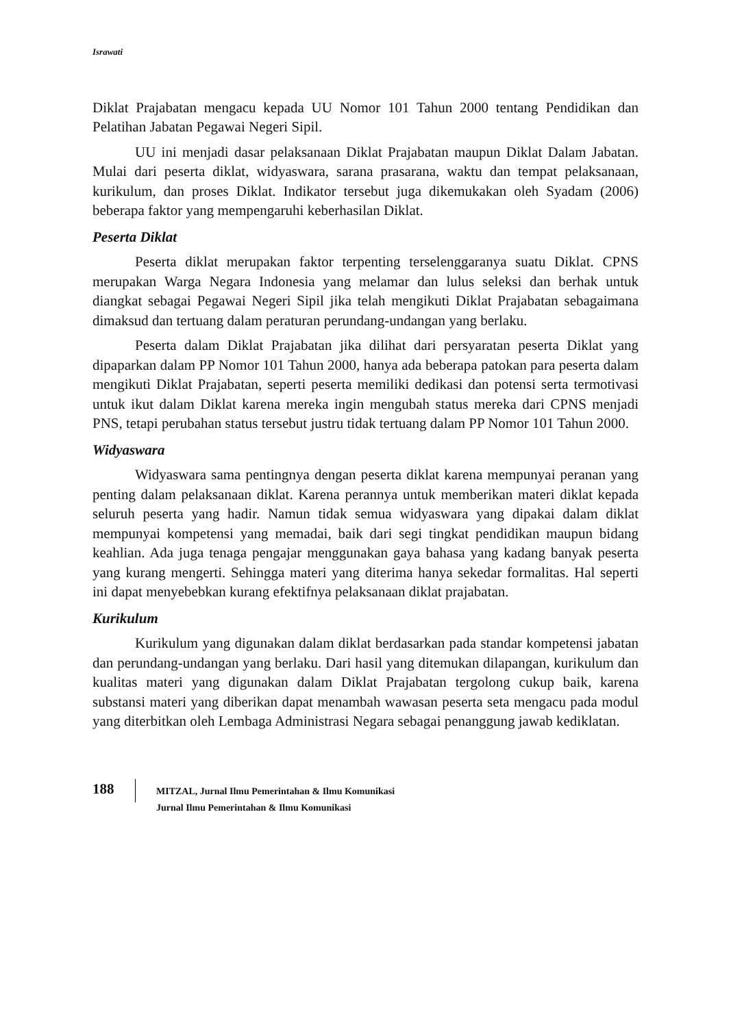Israwati
Diklat Prajabatan mengacu kepada UU Nomor 101 Tahun 2000 tentang Pendidikan dan Pelatihan Jabatan Pegawai Negeri Sipil.
UU ini menjadi dasar pelaksanaan Diklat Prajabatan maupun Diklat Dalam Jabatan. Mulai dari peserta diklat, widyaswara, sarana prasarana, waktu dan tempat pelaksanaan, kurikulum, dan proses Diklat. Indikator tersebut juga dikemukakan oleh Syadam (2006) beberapa faktor yang mempengaruhi keberhasilan Diklat.
Peserta Diklat
Peserta diklat merupakan faktor terpenting terselenggaranya suatu Diklat. CPNS merupakan Warga Negara Indonesia yang melamar dan lulus seleksi dan berhak untuk diangkat sebagai Pegawai Negeri Sipil jika telah mengikuti Diklat Prajabatan sebagaimana dimaksud dan tertuang dalam peraturan perundang-undangan yang berlaku.
Peserta dalam Diklat Prajabatan jika dilihat dari persyaratan peserta Diklat yang dipaparkan dalam PP Nomor 101 Tahun 2000, hanya ada beberapa patokan para peserta dalam mengikuti Diklat Prajabatan, seperti peserta memiliki dedikasi dan potensi serta termotivasi untuk ikut dalam Diklat karena mereka ingin mengubah status mereka dari CPNS menjadi PNS, tetapi perubahan status tersebut justru tidak tertuang dalam PP Nomor 101 Tahun 2000.
Widyaswara
Widyaswara sama pentingnya dengan peserta diklat karena mempunyai peranan yang penting dalam pelaksanaan diklat. Karena perannya untuk memberikan materi diklat kepada seluruh peserta yang hadir. Namun tidak semua widyaswara yang dipakai dalam diklat mempunyai kompetensi yang memadai, baik dari segi tingkat pendidikan maupun bidang keahlian. Ada juga tenaga pengajar menggunakan gaya bahasa yang kadang banyak peserta yang kurang mengerti. Sehingga materi yang diterima hanya sekedar formalitas. Hal seperti ini dapat menyebebkan kurang efektifnya pelaksanaan diklat prajabatan.
Kurikulum
Kurikulum yang digunakan dalam diklat berdasarkan pada standar kompetensi jabatan dan perundang-undangan yang berlaku. Dari hasil yang ditemukan dilapangan, kurikulum dan kualitas materi yang digunakan dalam Diklat Prajabatan tergolong cukup baik, karena substansi materi yang diberikan dapat menambah wawasan peserta seta mengacu pada modul yang diterbitkan oleh Lembaga Administrasi Negara sebagai penanggung jawab kediklatan.
188
MITZAL, Jurnal Ilmu Pemerintahan & Ilmu Komunikasi
Jurnal Ilmu Pemerintahan & Ilmu Komunikasi